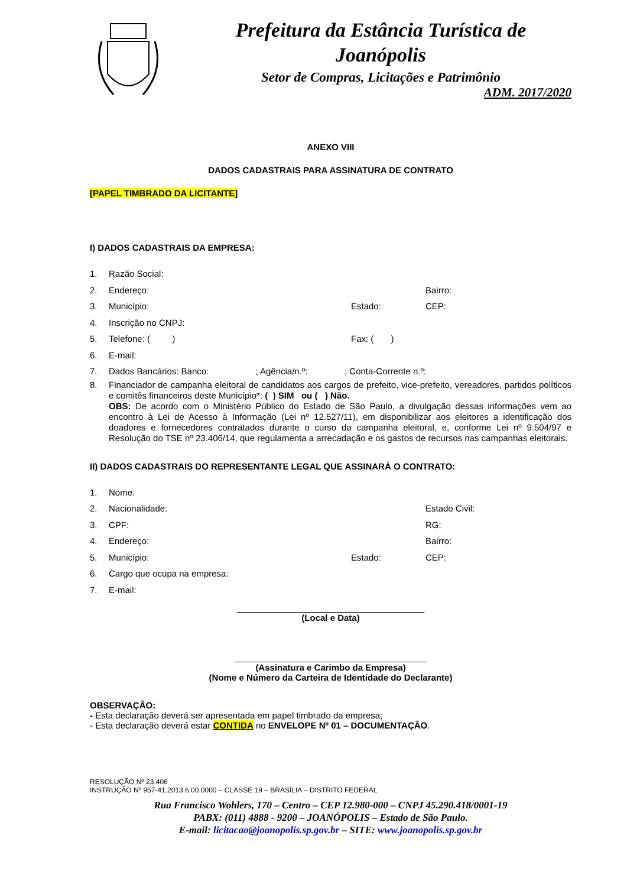Prefeitura da Estância Turística de Joanópolis
Setor de Compras, Licitações e Patrimônio
ADM. 2017/2020
ANEXO VIII
DADOS CADASTRAIS PARA ASSINATURA DE CONTRATO
[PAPEL TIMBRADO DA LICITANTE]
I) DADOS CADASTRAIS DA EMPRESA:
1. Razão Social:
2. Endereço: Bairro:
3. Município: Estado: CEP:
4. Inscrição no CNPJ:
5. Telefone: ( ) Fax: ( )
6. E-mail:
7. Dados Bancários: Banco: ; Agência/n.º: ; Conta-Corrente n.º:
8.
Financiador de campanha eleitoral de candidatos aos cargos de prefeito, vice-prefeito, vereadores, partidos políticos e comitês financeiros deste Município*: ( ) SIM ou ( ) Não.
OBS: De acordo com o Ministério Público do Estado de São Paulo, a divulgação dessas informações vem ao encontro à Lei de Acesso à Informação (Lei nº 12.527/11), em disponibilizar aos eleitores a identificação dos doadores e fornecedores contratados durante o curso da campanha eleitoral, e, conforme Lei nº 9.504/97 e Resolução do TSE nº 23.406/14, que regulamenta a arrecadação e os gastos de recursos nas campanhas eleitorais.
II) DADOS CADASTRAIS DO REPRESENTANTE LEGAL QUE ASSINARÁ O CONTRATO:
1. Nome:
2. Nacionalidade: Estado Civil:
3. CPF: RG:
4. Endereço: Bairro:
5. Município: Estado: CEP:
6. Cargo que ocupa na empresa:
7. E-mail:
______________________________________
(Local e Data)
_______________________________________
(Assinatura e Carimbo da Empresa)
(Nome e Número da Carteira de Identidade do Declarante)
OBSERVAÇÃO:
- Esta declaração deverá ser apresentada em papel timbrado da empresa;
- Esta declaração deverá estar CONTIDA no ENVELOPE Nº 01 – DOCUMENTAÇÃO.
RESOLUÇÃO Nº 23.406
INSTRUÇÃO Nº 957-41.2013.6.00.0000 – CLASSE 19 – BRASÍLIA – DISTRITO FEDERAL
Rua Francisco Wohlers, 170 – Centro – CEP 12.980-000 – CNPJ 45.290.418/0001-19
PABX: (011) 4888 - 9200 – JOANÓPOLIS – Estado de São Paulo.
E-mail: licitacao@joanopolis.sp.gov.br – SITE: www.joanopolis.sp.gov.br